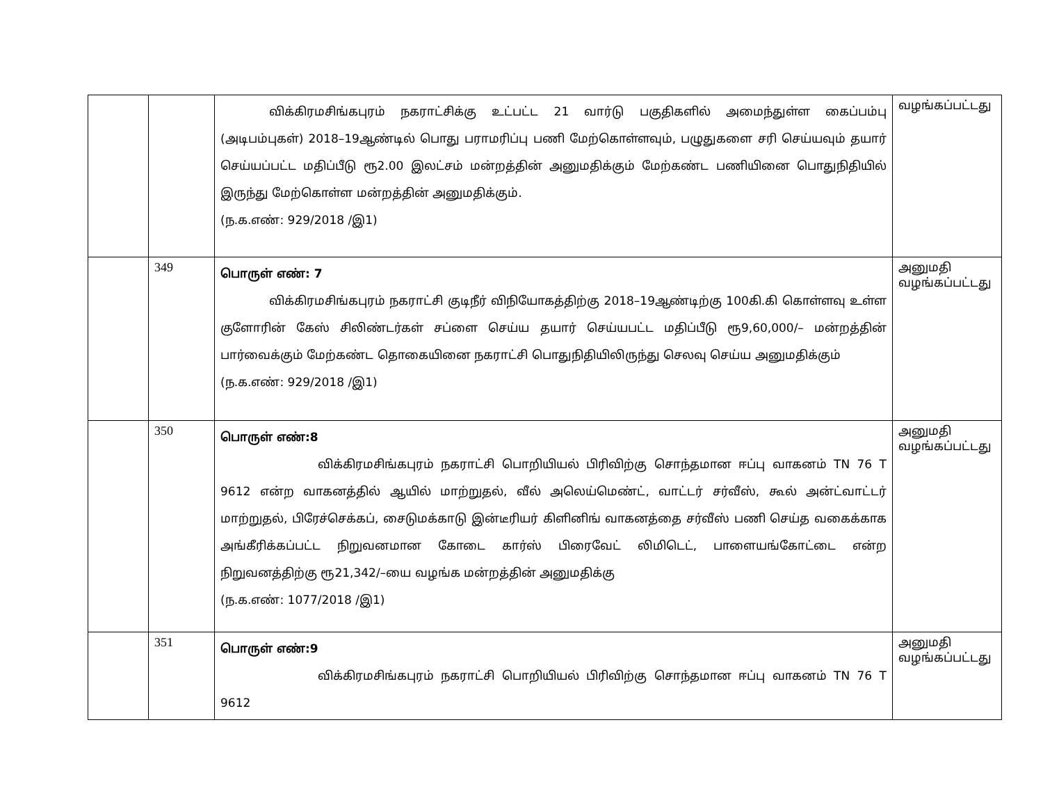| | | விக்கிரமசிங்கபுரம் நகராட்சிக்கு உட்பட்ட 21 வார்டு பகுதிகளில் அமைந்துள்ள கைப்பம்பு (அடிபம்புகள்) 2018–19ஆண்டில் பொது பராமரிப்பு பணி மேற்கொள்ளவும், பழுதுகளை சரி செய்யவும் தயார் செய்யப்பட்ட மதிப்பீடு ரூ2.00 இலட்சம் மன்றத்தின் அனுமதிக்கும் மேற்கண்ட பணியினை பொதுநிதியில் இருந்து மேற்கொள்ள மன்றத்தின் அனுமதிக்கும். (ந.க.எண்: 929/2018 /இ1) | வழங்கப்பட்டது |
| | 349 | பொருள் எண்: 7 விக்கிரமசிங்கபுரம் நகராட்சி குடிநீர் விநியோகத்திற்கு 2018–19ஆண்டிற்கு 100கி.கி கொள்ளவு உள்ள குளோரின் கேஸ் சிலிண்டர்கள் சப்ளை செய்ய தயார் செய்யபட்ட மதிப்பீடு ரூ9,60,000/– மன்றத்தின் பார்வைக்கும் மேற்கண்ட தொகையினை நகராட்சி பொதுநிதியிலிருந்து செலவு செய்ய அனுமதிக்கும் (ந.க.எண்: 929/2018 /இ1) | அனுமதி வழங்கப்பட்டது |
| | 350 | பொருள் எண்:8 விக்கிரமசிங்கபுரம் நகராட்சி பொறியியல் பிரிவிற்கு சொந்தமான ஈப்பு வாகனம் TN 76 T 9612 என்ற வாகனத்தில் ஆயில் மாற்றுதல், வீல் அலெய்மெண்ட், வாட்டர் சர்வீஸ், கூல் அன்ட்வாட்டர் மாற்றுதல், பிரேச்செக்கப், சைடுமக்காடு இன்டீரியர் கிளினிங் வாகனத்தை சர்வீஸ் பணி செய்த வகைக்காக அங்கீரிக்கப்பட்ட நிறுவனமான கோடை கார்ஸ் பிரைவேட் லிமிடெட், பாளையங்கோட்டை என்ற நிறுவனத்திற்கு ரூ21,342/–யை வழங்க மன்றத்தின் அனுமதிக்கு (ந.க.எண்: 1077/2018 /இ1) | அனுமதி வழங்கப்பட்டது |
| | 351 | பொருள் எண்:9 விக்கிரமசிங்கபுரம் நகராட்சி பொறியியல் பிரிவிற்கு சொந்தமான ஈப்பு வாகனம் TN 76 T 9612 | அனுமதி வழங்கப்பட்டது |